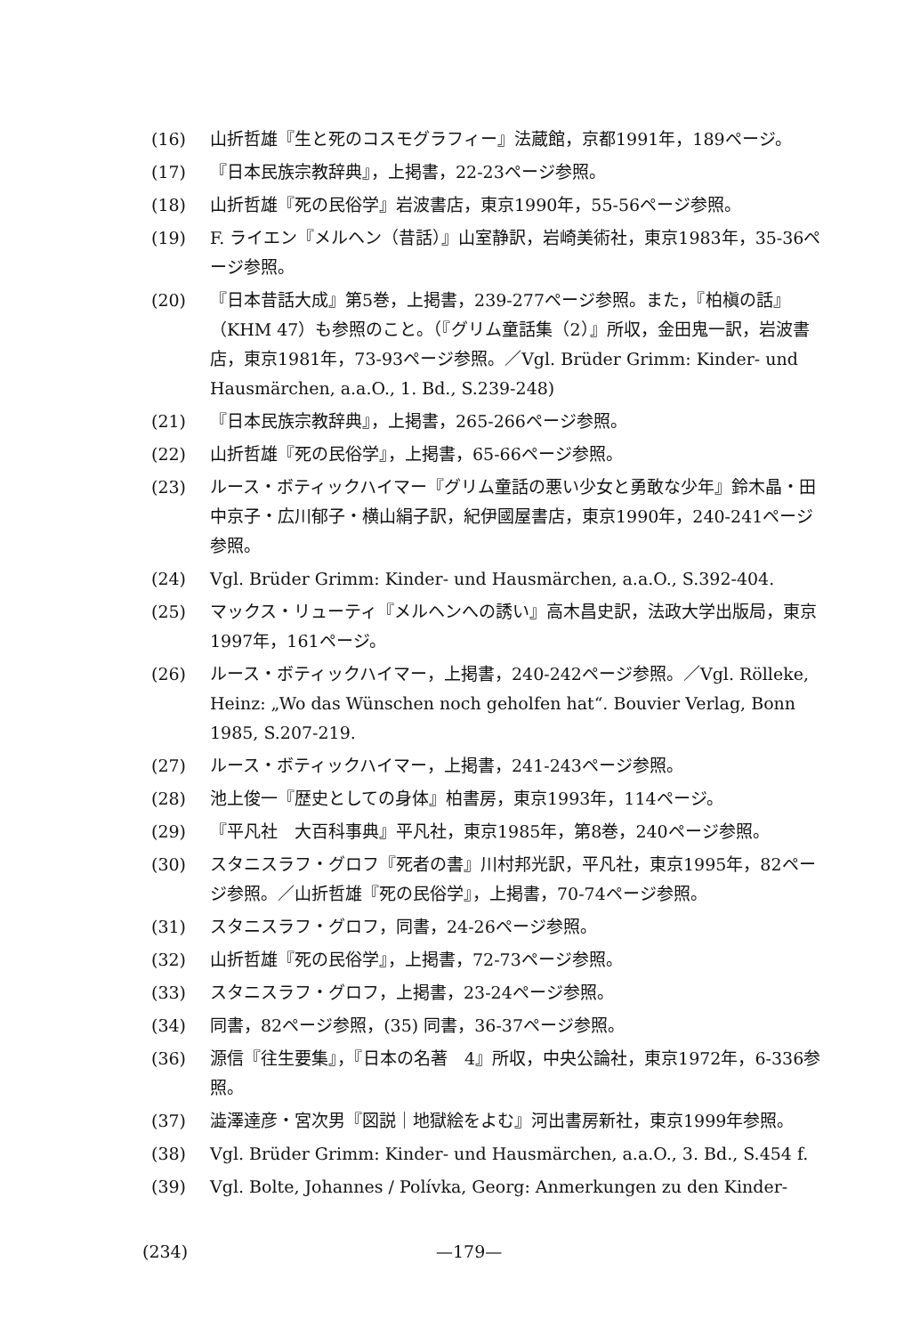(16) 山折哲雄『生と死のコスモグラフィー』法蔵館，京都1991年，189ページ。
(17) 『日本民族宗教辞典』，上掲書，22-23ページ参照。
(18) 山折哲雄『死の民俗学』岩波書店，東京1990年，55-56ページ参照。
(19) F. ライエン『メルヘン（昔話）』山室静訳，岩崎美術社，東京1983年，35-36ページ参照。
(20) 『日本昔話大成』第5巻，上掲書，239-277ページ参照。また，『柏槇の話』（KHM 47）も参照のこと。（『グリム童話集（2）』所収，金田鬼一訳，岩波書店，東京1981年，73-93ページ参照。／Vgl. Brüder Grimm: Kinder- und Hausmärchen, a.a.O., 1. Bd., S.239-248)
(21) 『日本民族宗教辞典』，上掲書，265-266ページ参照。
(22) 山折哲雄『死の民俗学』，上掲書，65-66ページ参照。
(23) ルース・ボティックハイマー『グリム童話の悪い少女と勇敢な少年』鈴木晶・田中京子・広川郁子・横山絹子訳，紀伊國屋書店，東京1990年，240-241ページ参照。
(24) Vgl. Brüder Grimm: Kinder- und Hausmärchen, a.a.O., S.392-404.
(25) マックス・リューティ『メルヘンへの誘い』高木昌史訳，法政大学出版局，東京1997年，161ページ。
(26) ルース・ボティックハイマー，上掲書，240-242ページ参照。／Vgl. Rölleke, Heinz: „Wo das Wünschen noch geholfen hat“. Bouvier Verlag, Bonn 1985, S.207-219.
(27) ルース・ボティックハイマー，上掲書，241-243ページ参照。
(28) 池上俊一『歴史としての身体』柏書房，東京1993年，114ページ。
(29) 『平凡社　大百科事典』平凡社，東京1985年，第8巻，240ページ参照。
(30) スタニスラフ・グロフ『死者の書』川村邦光訳，平凡社，東京1995年，82ページ参照。／山折哲雄『死の民俗学』，上掲書，70-74ページ参照。
(31) スタニスラフ・グロフ，同書，24-26ページ参照。
(32) 山折哲雄『死の民俗学』，上掲書，72-73ページ参照。
(33) スタニスラフ・グロフ，上掲書，23-24ページ参照。
(34) 同書，82ページ参照，(35) 同書，36-37ページ参照。
(36) 源信『往生要集』，『日本の名著　4』所収，中央公論社，東京1972年，6-336参照。
(37) 澁澤達彦・宮次男『図説｜地獄絵をよむ』河出書房新社，東京1999年参照。
(38) Vgl. Brüder Grimm: Kinder- und Hausmärchen, a.a.O., 3. Bd., S.454 f.
(39) Vgl. Bolte, Johannes / Polívka, Georg: Anmerkungen zu den Kinder-
(234) —179—